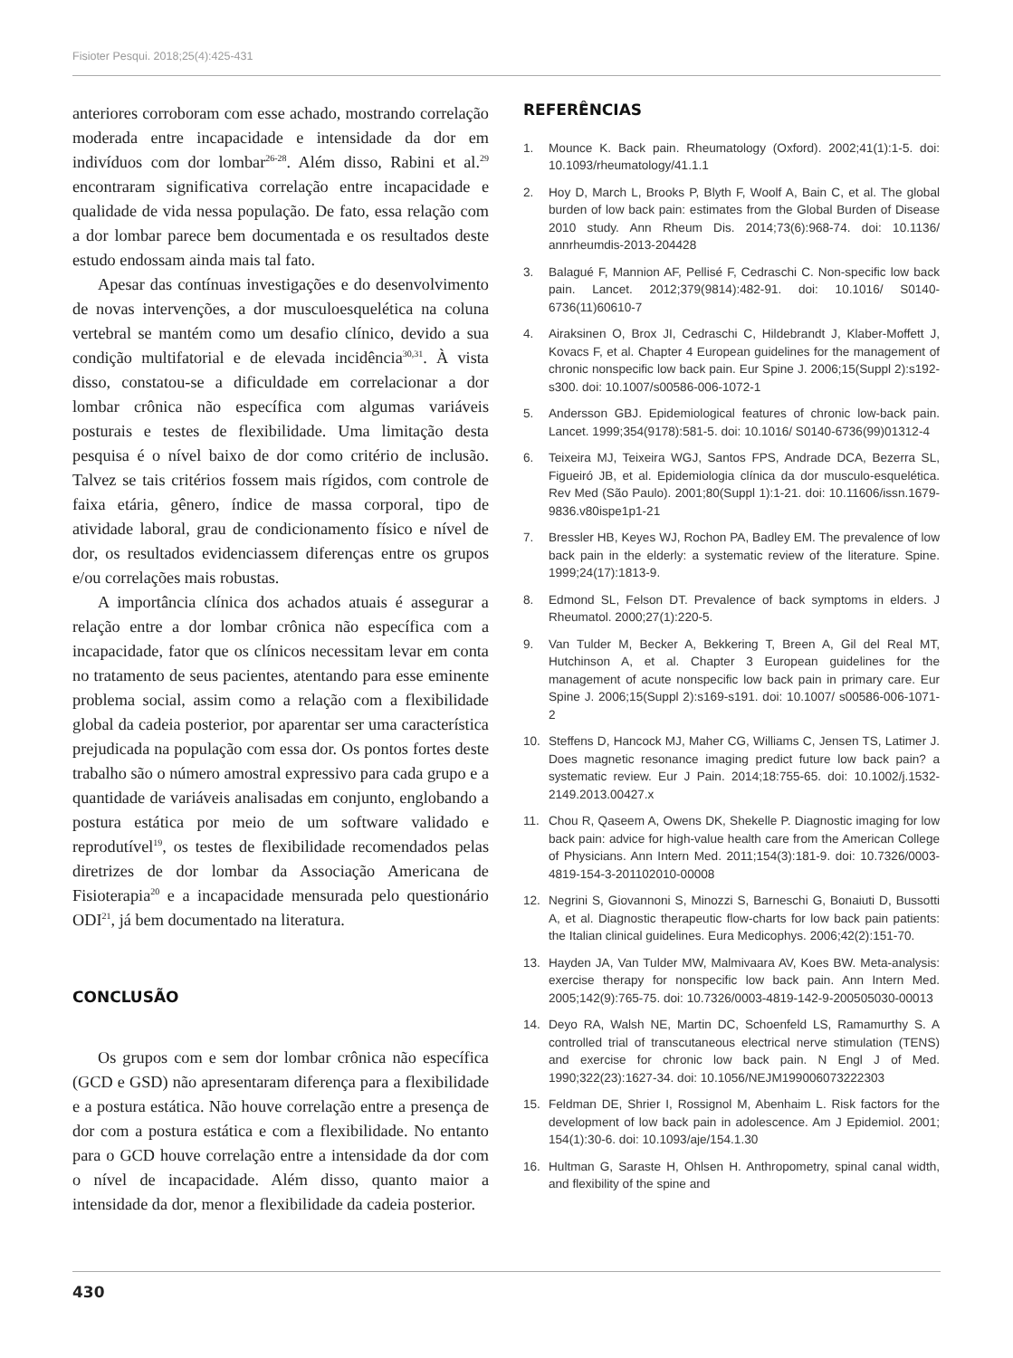Fisioter Pesqui. 2018;25(4):425-431
anteriores corroboram com esse achado, mostrando correlação moderada entre incapacidade e intensidade da dor em indivíduos com dor lombar<sup>26-28</sup>. Além disso, Rabini et al.<sup>29</sup> encontraram significativa correlação entre incapacidade e qualidade de vida nessa população. De fato, essa relação com a dor lombar parece bem documentada e os resultados deste estudo endossam ainda mais tal fato.
Apesar das contínuas investigações e do desenvolvimento de novas intervenções, a dor musculoesquelética na coluna vertebral se mantém como um desafio clínico, devido a sua condição multifatorial e de elevada incidência<sup>30,31</sup>. À vista disso, constatou-se a dificuldade em correlacionar a dor lombar crônica não específica com algumas variáveis posturais e testes de flexibilidade. Uma limitação desta pesquisa é o nível baixo de dor como critério de inclusão. Talvez se tais critérios fossem mais rígidos, com controle de faixa etária, gênero, índice de massa corporal, tipo de atividade laboral, grau de condicionamento físico e nível de dor, os resultados evidenciassem diferenças entre os grupos e/ou correlações mais robustas.
A importância clínica dos achados atuais é assegurar a relação entre a dor lombar crônica não específica com a incapacidade, fator que os clínicos necessitam levar em conta no tratamento de seus pacientes, atentando para esse eminente problema social, assim como a relação com a flexibilidade global da cadeia posterior, por aparentar ser uma característica prejudicada na população com essa dor. Os pontos fortes deste trabalho são o número amostral expressivo para cada grupo e a quantidade de variáveis analisadas em conjunto, englobando a postura estática por meio de um software validado e reprodutível<sup>19</sup>, os testes de flexibilidade recomendados pelas diretrizes de dor lombar da Associação Americana de Fisioterapia<sup>20</sup> e a incapacidade mensurada pelo questionário ODI<sup>21</sup>, já bem documentado na literatura.
CONCLUSÃO
Os grupos com e sem dor lombar crônica não específica (GCD e GSD) não apresentaram diferença para a flexibilidade e a postura estática. Não houve correlação entre a presença de dor com a postura estática e com a flexibilidade. No entanto para o GCD houve correlação entre a intensidade da dor com o nível de incapacidade. Além disso, quanto maior a intensidade da dor, menor a flexibilidade da cadeia posterior.
REFERÊNCIAS
1. Mounce K. Back pain. Rheumatology (Oxford). 2002;41(1):1-5. doi: 10.1093/rheumatology/41.1.1
2. Hoy D, March L, Brooks P, Blyth F, Woolf A, Bain C, et al. The global burden of low back pain: estimates from the Global Burden of Disease 2010 study. Ann Rheum Dis. 2014;73(6):968-74. doi: 10.1136/ annrheumdis-2013-204428
3. Balagué F, Mannion AF, Pellisé F, Cedraschi C. Non-specific low back pain. Lancet. 2012;379(9814):482-91. doi: 10.1016/ S0140-6736(11)60610-7
4. Airaksinen O, Brox JI, Cedraschi C, Hildebrandt J, Klaber-Moffett J, Kovacs F, et al. Chapter 4 European guidelines for the management of chronic nonspecific low back pain. Eur Spine J. 2006;15(Suppl 2):s192-s300. doi: 10.1007/s00586-006-1072-1
5. Andersson GBJ. Epidemiological features of chronic low-back pain. Lancet. 1999;354(9178):581-5. doi: 10.1016/ S0140-6736(99)01312-4
6. Teixeira MJ, Teixeira WGJ, Santos FPS, Andrade DCA, Bezerra SL, Figueiró JB, et al. Epidemiologia clínica da dor musculo-esquelética. Rev Med (São Paulo). 2001;80(Suppl 1):1-21. doi: 10.11606/issn.1679-9836.v80ispe1p1-21
7. Bressler HB, Keyes WJ, Rochon PA, Badley EM. The prevalence of low back pain in the elderly: a systematic review of the literature. Spine. 1999;24(17):1813-9.
8. Edmond SL, Felson DT. Prevalence of back symptoms in elders. J Rheumatol. 2000;27(1):220-5.
9. Van Tulder M, Becker A, Bekkering T, Breen A, Gil del Real MT, Hutchinson A, et al. Chapter 3 European guidelines for the management of acute nonspecific low back pain in primary care. Eur Spine J. 2006;15(Suppl 2):s169-s191. doi: 10.1007/ s00586-006-1071-2
10. Steffens D, Hancock MJ, Maher CG, Williams C, Jensen TS, Latimer J. Does magnetic resonance imaging predict future low back pain? a systematic review. Eur J Pain. 2014;18:755-65. doi: 10.1002/j.1532-2149.2013.00427.x
11. Chou R, Qaseem A, Owens DK, Shekelle P. Diagnostic imaging for low back pain: advice for high-value health care from the American College of Physicians. Ann Intern Med. 2011;154(3):181-9. doi: 10.7326/0003-4819-154-3-201102010-00008
12. Negrini S, Giovannoni S, Minozzi S, Barneschi G, Bonaiuti D, Bussotti A, et al. Diagnostic therapeutic flow-charts for low back pain patients: the Italian clinical guidelines. Eura Medicophys. 2006;42(2):151-70.
13. Hayden JA, Van Tulder MW, Malmivaara AV, Koes BW. Meta-analysis: exercise therapy for nonspecific low back pain. Ann Intern Med. 2005;142(9):765-75. doi: 10.7326/0003-4819-142-9-200505030-00013
14. Deyo RA, Walsh NE, Martin DC, Schoenfeld LS, Ramamurthy S. A controlled trial of transcutaneous electrical nerve stimulation (TENS) and exercise for chronic low back pain. N Engl J of Med. 1990;322(23):1627-34. doi: 10.1056/NEJM199006073222303
15. Feldman DE, Shrier I, Rossignol M, Abenhaim L. Risk factors for the development of low back pain in adolescence. Am J Epidemiol. 2001; 154(1):30-6. doi: 10.1093/aje/154.1.30
16. Hultman G, Saraste H, Ohlsen H. Anthropometry, spinal canal width, and flexibility of the spine and
430